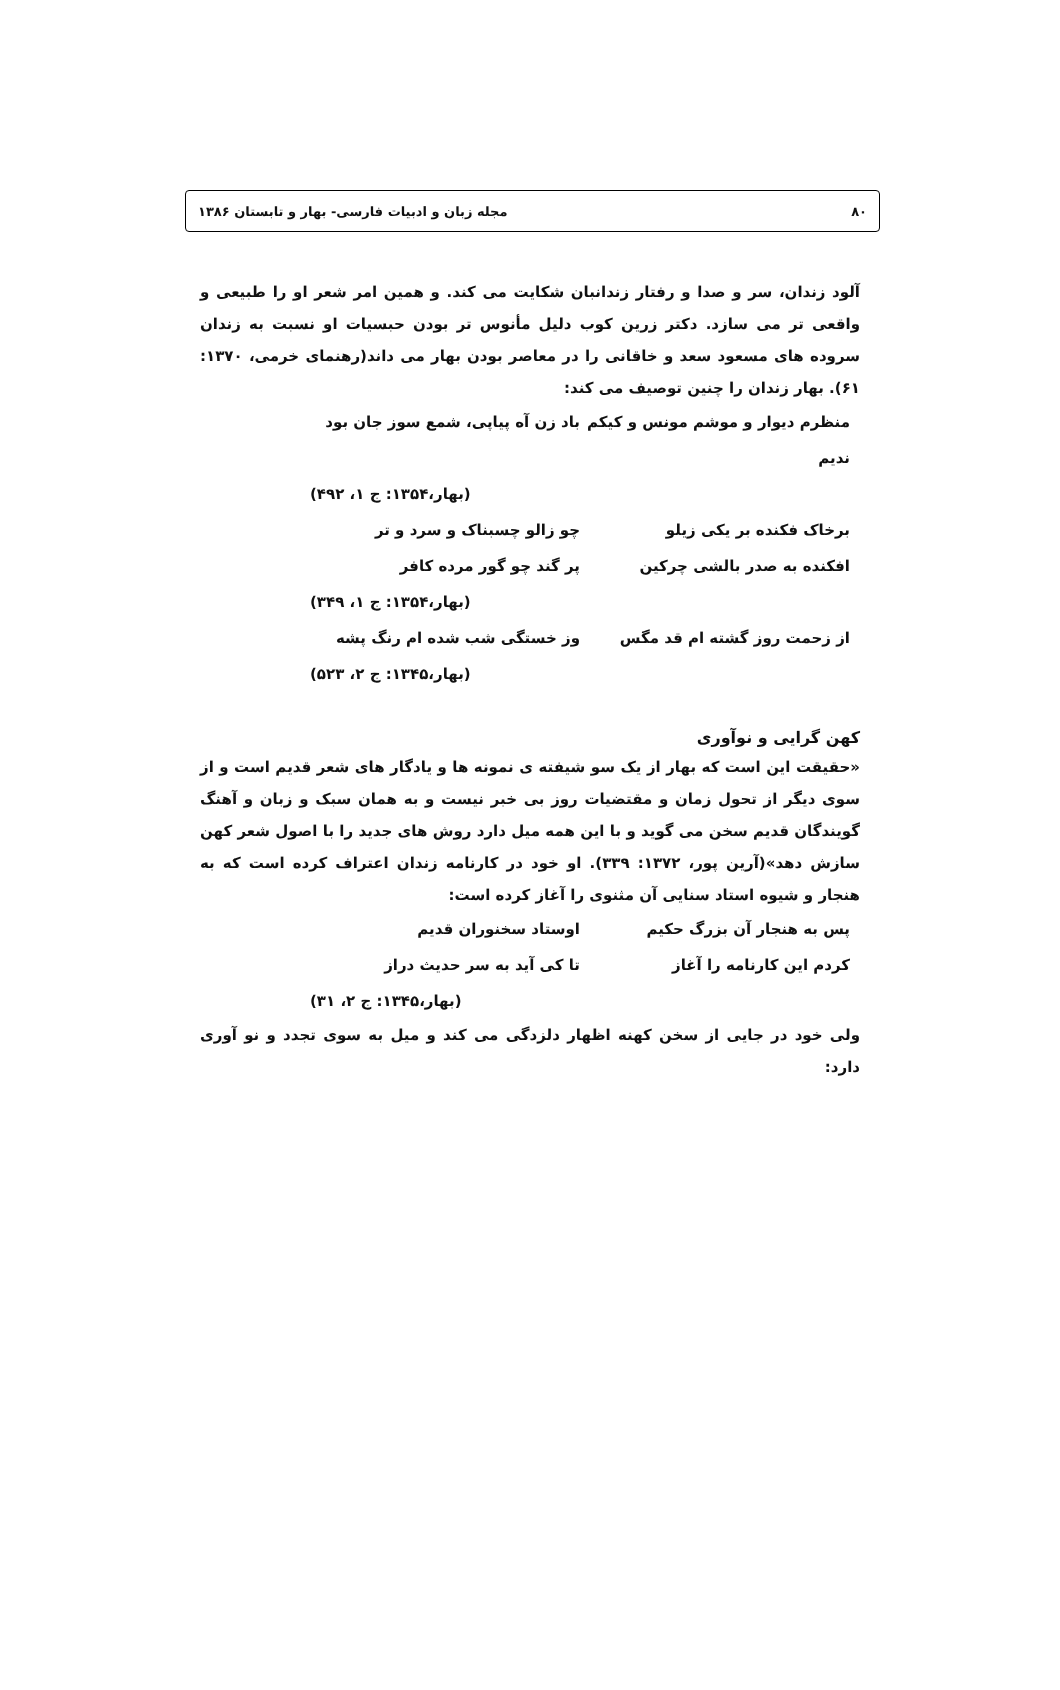۸۰ مجله زبان و ادبیات فارسی- بهار و تابستان ۱۳۸۶
آلود زندان، سر و صدا و رفتار زندانبان شکایت می کند. و همین امر شعر او را طبیعی و واقعی تر می سازد. دکتر زرین کوب دلیل مأنوس تر بودن حبسیات او نسبت به زندان سروده های مسعود سعد و خاقانی را در معاصر بودن بهار می داند(رهنمای خرمی، ۱۳۷۰: ۶۱). بهار زندان را چنین توصیف می کند:
منظرم دیوار و موشم مونس و کیکم ندیم باد زن آه پیاپی، شمع سوز جان بود
(بهار،۱۳۵۴: ج ۱، ۴۹۲)
برخاک فکنده بر یکی زیلو چو زالو چسبناک و سرد و تر
افکنده به صدر بالشی چرکین پر گند چو گور مرده کافر
(بهار،۱۳۵۴: ج ۱، ۳۴۹)
از زحمت روز گشته ام قد مگس وز خستگی شب شده ام رنگ پشه
(بهار،۱۳۴۵: ج ۲، ۵۲۳)
کهن گرایی و نوآوری
«حقیقت این است که بهار از یک سو شیفته ی نمونه ها و یادگار های شعر قدیم است و از سوی دیگر از تحول زمان و مقتضیات روز بی خبر نیست و به همان سبک و زبان و آهنگ گویندگان قدیم سخن می گوید و با این همه میل دارد روش های جدید را با اصول شعر کهن سازش دهد»(آرین پور، ۱۳۷۲: ۳۳۹). او خود در کارنامه زندان اعتراف کرده است که به هنجار و شیوه استاد سنایی آن مثنوی را آغاز کرده است:
پس به هنجار آن بزرگ حکیم اوستاد سخنوران قدیم
کردم این کارنامه را آغاز تا کی آید به سر حدیث دراز
(بهار،۱۳۴۵: ج ۲، ۳۱)
ولی خود در جایی از سخن کهنه اظهار دلزدگی می کند و میل به سوی تجدد و نو آوری دارد: